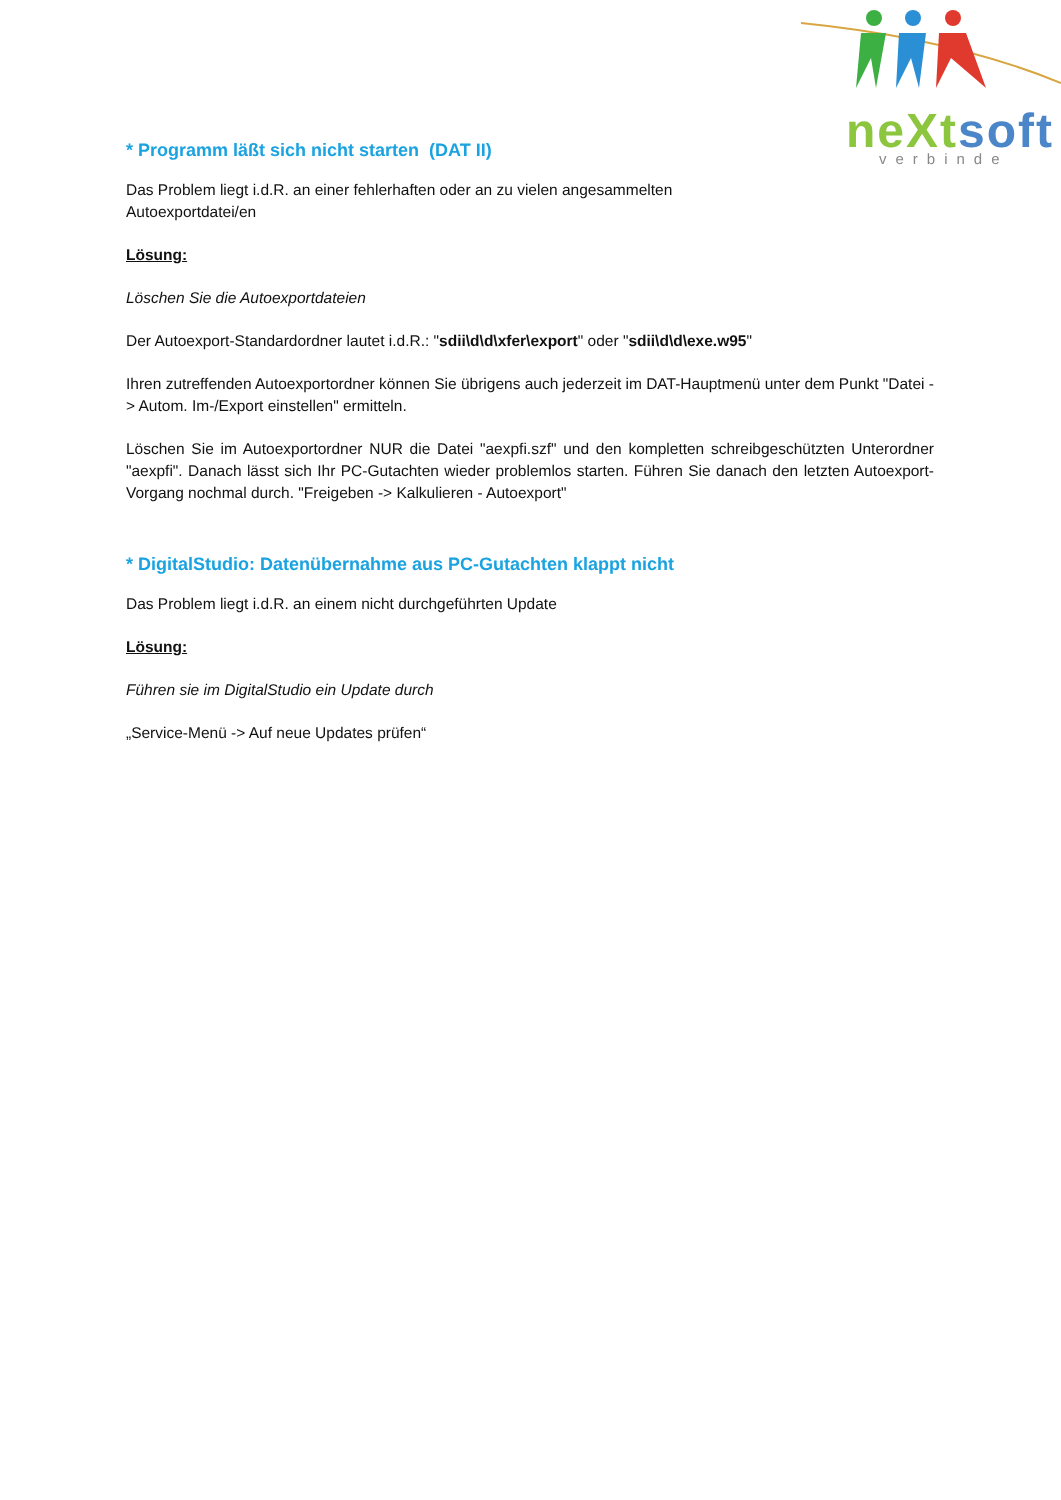neXtsoft verbinde
* Programm läßt sich nicht starten (DAT II)
Das Problem liegt i.d.R. an einer fehlerhaften oder an zu vielen angesammelten
Autoexportdatei/en
Lösung:
Löschen Sie die Autoexportdateien
Der Autoexport-Standardordner lautet i.d.R.: "sdii\d\d\xfer\export" oder "sdii\d\d\exe.w95"
Ihren zutreffenden Autoexportordner können Sie übrigens auch jederzeit im DAT-Hauptmenü unter dem Punkt "Datei -> Autom. Im-/Export einstellen" ermitteln.
Löschen Sie im Autoexportordner NUR die Datei "aexpfi.szf" und den kompletten schreibgeschützten Unterordner "aexpfi". Danach lässt sich Ihr PC-Gutachten wieder problemlos starten. Führen Sie danach den letzten Autoexport-Vorgang nochmal durch. "Freigeben -> Kalkulieren - Autoexport"
* DigitalStudio: Datenübernahme aus PC-Gutachten klappt nicht
Das Problem liegt i.d.R. an einem nicht durchgeführten Update
Lösung:
Führen sie im DigitalStudio ein Update durch
„Service-Menü -> Auf neue Updates prüfen“